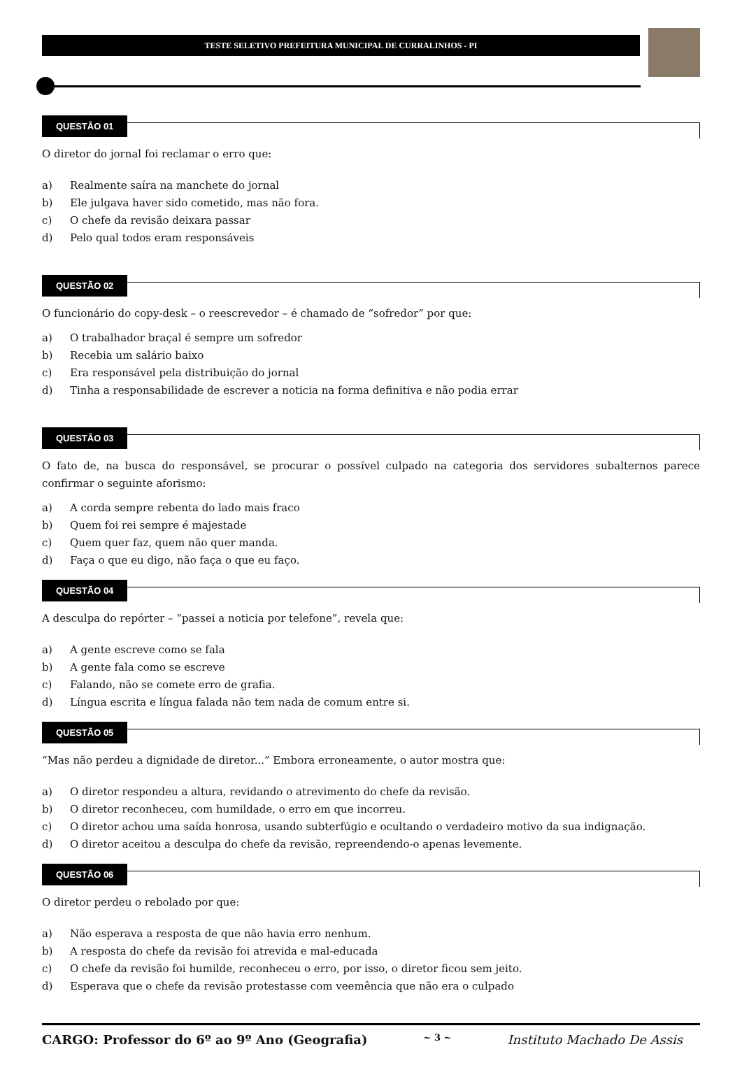TESTE SELETIVO PREFEITURA MUNICIPAL DE CURRALINHOS - PI
QUESTÃO 01
O diretor do jornal foi reclamar o erro que:
a) Realmente saíra na manchete do jornal
b) Ele julgava haver sido cometido, mas não fora.
c) O chefe da revisão deixara passar
d) Pelo qual todos eram responsáveis
QUESTÃO 02
O funcionário do copy-desk – o reescrevedor – é chamado de “sofredor” por que:
a) O trabalhador braçal é sempre um sofredor
b) Recebia um salário baixo
c) Era responsável pela distribuição do jornal
d) Tinha a responsabilidade de escrever a noticia na forma definitiva e não podia errar
QUESTÃO 03
O fato de, na busca do responsável, se procurar o possível culpado na categoria dos servidores subalternos parece confirmar o seguinte aforismo:
a) A corda sempre rebenta do lado mais fraco
b) Quem foi rei sempre é majestade
c) Quem quer faz, quem não quer manda.
d) Faça o que eu digo, não faça o que eu faço.
QUESTÃO 04
A desculpa do repórter – “passei a noticia por telefone”, revela que:
a) A gente escreve como se fala
b) A gente fala como se escreve
c) Falando, não se comete erro de grafia.
d) Língua escrita e língua falada não tem nada de comum entre si.
QUESTÃO 05
“Mas não perdeu a dignidade de diretor...” Embora erroneamente, o autor mostra que:
a) O diretor respondeu a altura, revidando o atrevimento do chefe da revisão.
b) O diretor reconheceu, com humildade, o erro em que incorreu.
c) O diretor achou uma saída honrosa, usando subterfúgio e ocultando o verdadeiro motivo da sua indignação.
d) O diretor aceitou a desculpa do chefe da revisão, repreendendo-o apenas levemente.
QUESTÃO 06
O diretor perdeu o rebolado por que:
a) Não esperava a resposta de que não havia erro nenhum.
b) A resposta do chefe da revisão foi atrevida e mal-educada
c) O chefe da revisão foi humilde, reconheceu o erro, por isso, o diretor ficou sem jeito.
d) Esperava que o chefe da revisão protestasse com veemência que não era o culpado
CARGO: Professor do 6º ao 9º Ano (Geografia) ~ 3 ~ Instituto Machado De Assis